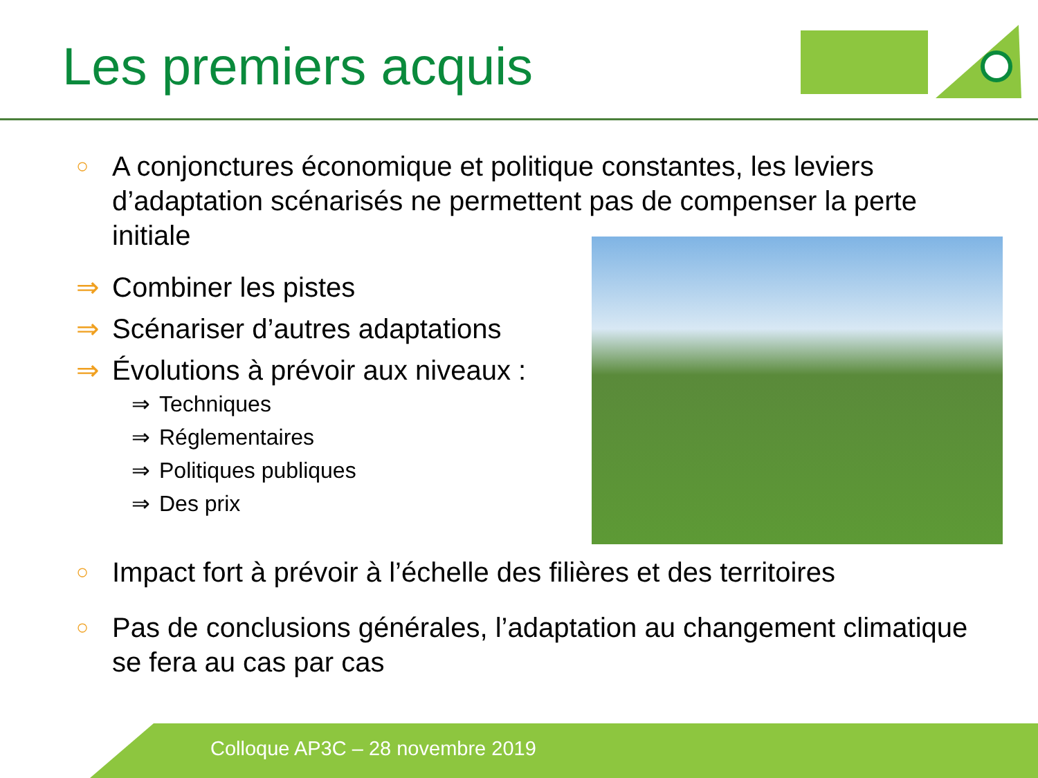Les premiers acquis
○ A conjonctures économique et politique constantes, les leviers d’adaptation scénarisés ne permettent pas de compenser la perte initiale
⇒ Combiner les pistes
⇒ Scénariser d’autres adaptations
⇒ Évolutions à prévoir aux niveaux :
⇒ Techniques
⇒ Réglementaires
⇒ Politiques publiques
⇒ Des prix
○ Impact fort à prévoir à l’échelle des filières et des territoires
○ Pas de conclusions générales, l’adaptation au changement climatique se fera au cas par cas
Colloque AP3C – 28 novembre 2019